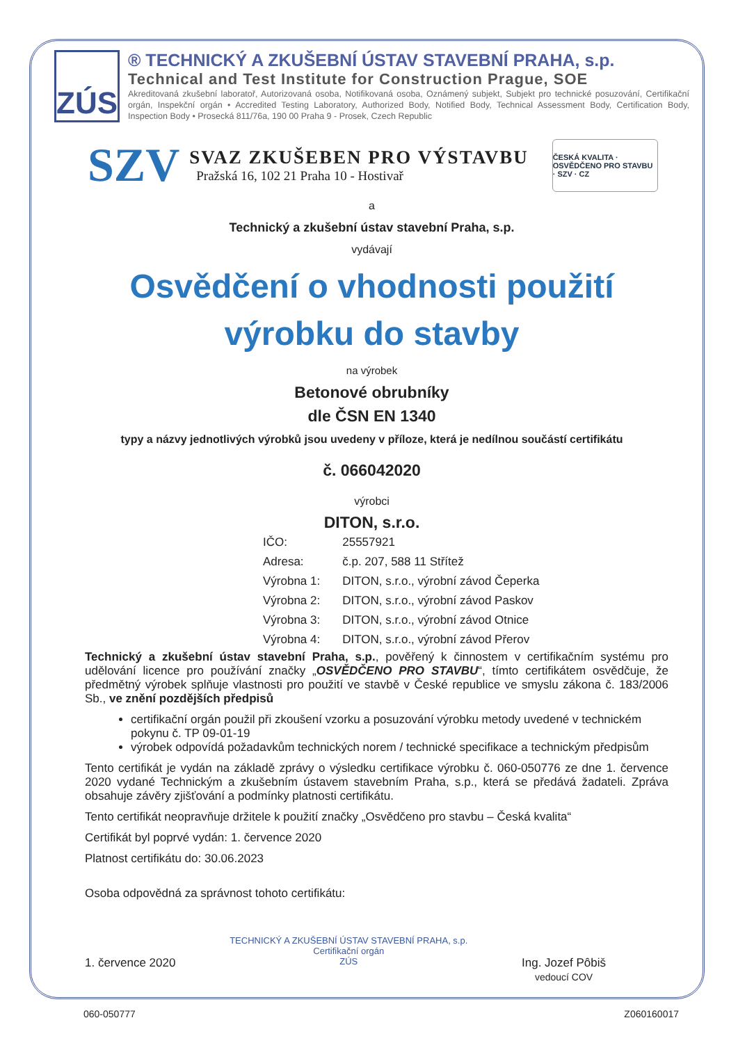ZÚS
® TECHNICKÝ A ZKUŠEBNÍ ÚSTAV STAVEBNÍ PRAHA, s.p.
Technical and Test Institute for Construction Prague, SOE
Akreditovaná zkušební laboratoř, Autorizovaná osoba, Notifikovaná osoba, Oznámený subjekt, Subjekt pro technické posuzování, Certifikační orgán, Inspekční orgán • Accredited Testing Laboratory, Authorized Body, Notified Body, Technical Assessment Body, Certification Body, Inspection Body • Prosecká 811/76a, 190 00 Praha 9 - Prosek, Czech Republic
SZV
SVAZ ZKUŠEBEN PRO VÝSTAVBU
Pražská 16, 102 21 Praha 10 - Hostivař
ČESKÁ KVALITA · OSVĚDČENO PRO STAVBU · SZV · CZ
a
Technický a zkušební ústav stavební Praha, s.p.
vydávají
Osvědčení o vhodnosti použití
výrobku do stavby
na výrobek
Betonové obrubníky
dle ČSN EN 1340
typy a názvy jednotlivých výrobků jsou uvedeny v příloze, která je nedílnou součástí certifikátu
č. 066042020
výrobci
DITON, s.r.o.
| IČO: | 25557921 |
| Adresa: | č.p. 207, 588 11 Střítež |
| Výrobna 1: | DITON, s.r.o., výrobní závod Čeperka |
| Výrobna 2: | DITON, s.r.o., výrobní závod Paskov |
| Výrobna 3: | DITON, s.r.o., výrobní závod Otnice |
| Výrobna 4: | DITON, s.r.o., výrobní závod Přerov |
Technický a zkušební ústav stavební Praha, s.p., pověřený k činnostem v certifikačním systému pro udělování licence pro používání značky „OSVĚDČENO PRO STAVBU“, tímto certifikátem osvědčuje, že předmětný výrobek splňuje vlastnosti pro použití ve stavbě v České republice ve smyslu zákona č. 183/2006 Sb., ve znění pozdějších předpisů
certifikační orgán použil při zkoušení vzorku a posuzování výrobku metody uvedené v technickém pokynu č. TP 09-01-19
výrobek odpovídá požadavkům technických norem / technické specifikace a technickým předpisům
Tento certifikát je vydán na základě zprávy o výsledku certifikace výrobku č. 060-050776 ze dne 1. července 2020 vydané Technickým a zkušebním ústavem stavebním Praha, s.p., která se předává žadateli. Zpráva obsahuje závěry zjišťování a podmínky platnosti certifikátu.
Tento certifikát neopravňuje držitele k použití značky „Osvědčeno pro stavbu – Česká kvalita“
Certifikát byl poprvé vydán: 1. července 2020
Platnost certifikátu do: 30.06.2023
Osoba odpovědná za správnost tohoto certifikátu:
1. července 2020
TECHNICKÝ A ZKUŠEBNÍ ÚSTAV STAVEBNÍ PRAHA, s.p.
Certifikační orgán
ZÚS
Ing. Jozef Pôbiš
vedoucí COV
060-050777 Z060160017